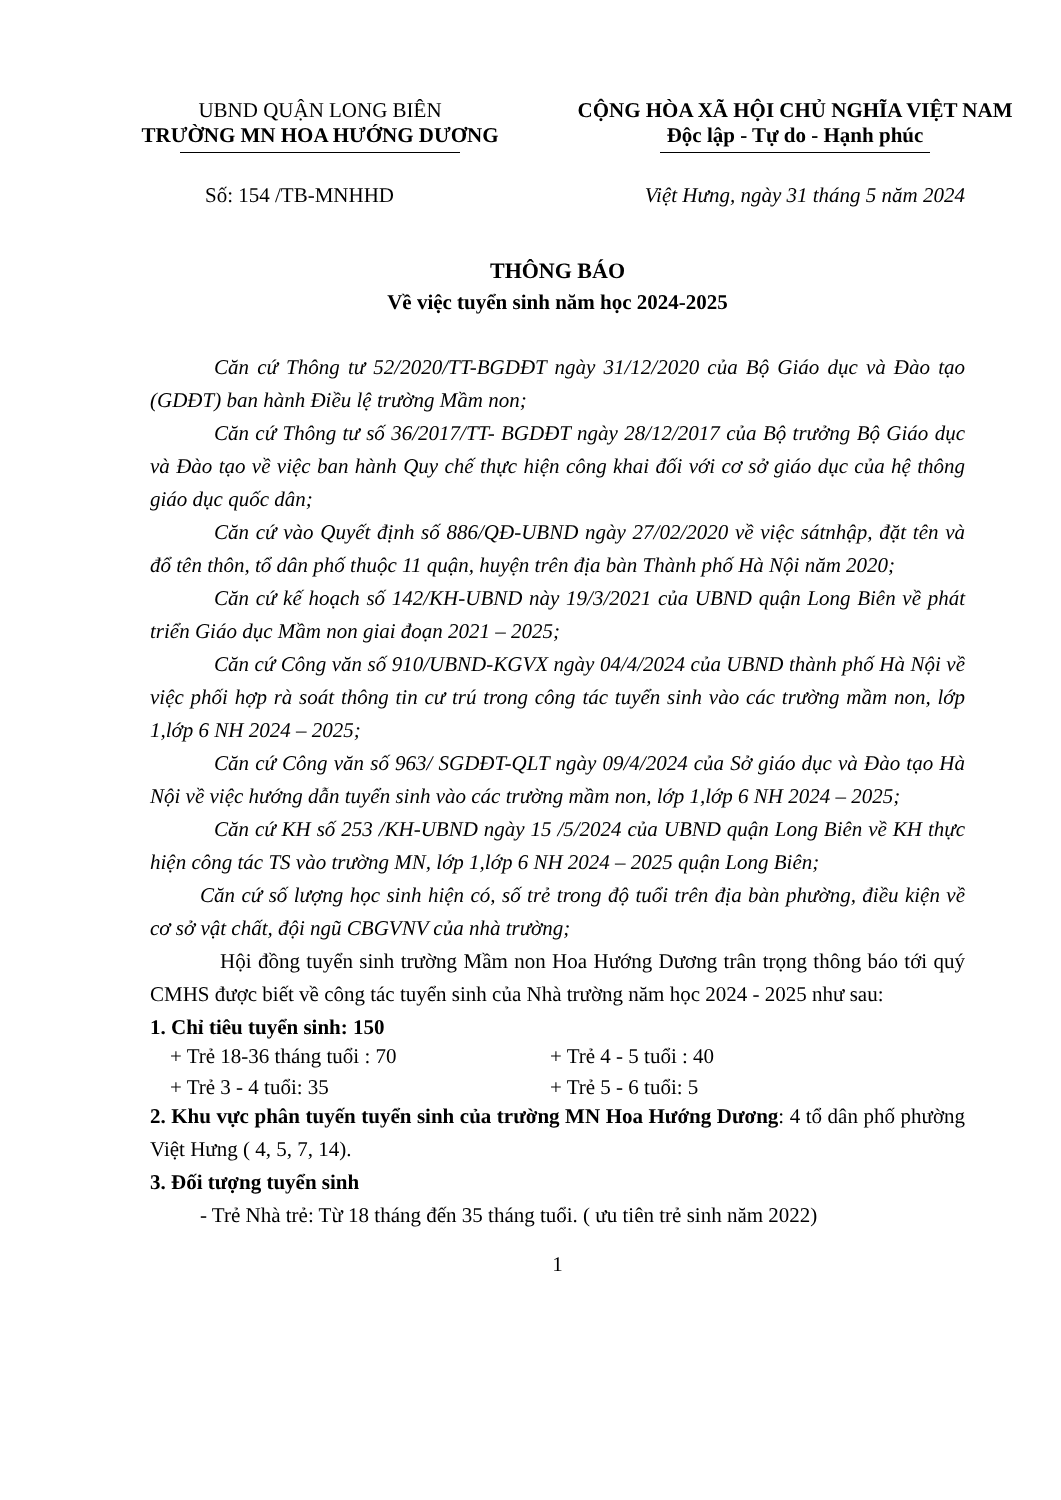UBND QUẬN LONG BIÊN
TRƯỜNG MN HOA HƯỚNG DƯƠNG
CỘNG HÒA XÃ HỘI CHỦ NGHĨA VIỆT NAM
Độc lập - Tự do - Hạnh phúc
Số: 154 /TB-MNHHD Việt Hưng, ngày 31 tháng 5 năm 2024
THÔNG BÁO
Về việc tuyển sinh năm học 2024-2025
Căn cứ Thông tư 52/2020/TT-BGDĐT ngày 31/12/2020 của Bộ Giáo dục và Đào tạo (GDĐT) ban hành Điều lệ trường Mầm non;
Căn cứ Thông tư số 36/2017/TT- BGDĐT ngày 28/12/2017 của Bộ trưởng Bộ Giáo dục và Đào tạo về việc ban hành Quy chế thực hiện công khai đối với cơ sở giáo dục của hệ thông giáo dục quốc dân;
Căn cứ vào Quyết định số 886/QĐ-UBND ngày 27/02/2020 về việc sátnhập, đặt tên và đổ tên thôn, tổ dân phố thuộc 11 quận, huyện trên địa bàn Thành phố Hà Nội năm 2020;
Căn cứ kế hoạch số 142/KH-UBND này 19/3/2021 của UBND quận Long Biên về phát triển Giáo dục Mầm non giai đoạn 2021 – 2025;
Căn cứ Công văn số 910/UBND-KGVX ngày 04/4/2024 của UBND thành phố Hà Nội về việc phối hợp rà soát thông tin cư trú trong công tác tuyển sinh vào các trường mầm non, lớp 1,lớp 6 NH 2024 – 2025;
Căn cứ Công văn số 963/ SGDĐT-QLT ngày 09/4/2024 của Sở giáo dục và Đào tạo Hà Nội về việc hướng dẫn tuyển sinh vào các trường mầm non, lớp 1,lớp 6 NH 2024 – 2025;
Căn cứ KH số 253 /KH-UBND ngày 15 /5/2024 của UBND quận Long Biên về KH thực hiện công tác TS vào trường MN, lớp 1,lớp 6 NH 2024 – 2025 quận Long Biên;
Căn cứ số lượng học sinh hiện có, số trẻ trong độ tuổi trên địa bàn phường, điều kiện về cơ sở vật chất, đội ngũ CBGVNV của nhà trường;
Hội đồng tuyển sinh trường Mầm non Hoa Hướng Dương trân trọng thông báo tới quý CMHS được biết về công tác tuyển sinh của Nhà trường năm học 2024 - 2025 như sau:
1. Chỉ tiêu tuyển sinh: 150
+ Trẻ 18-36 tháng tuổi : 70 + Trẻ 4 - 5 tuổi : 40
+ Trẻ 3 - 4 tuổi: 35 + Trẻ 5 - 6 tuổi: 5
2. Khu vực phân tuyến tuyển sinh của trường MN Hoa Hướng Dương: 4 tổ dân phố phường Việt Hưng ( 4, 5, 7, 14).
3. Đối tượng tuyển sinh
- Trẻ Nhà trẻ: Từ 18 tháng đến 35 tháng tuổi. ( ưu tiên trẻ sinh năm 2022)
1